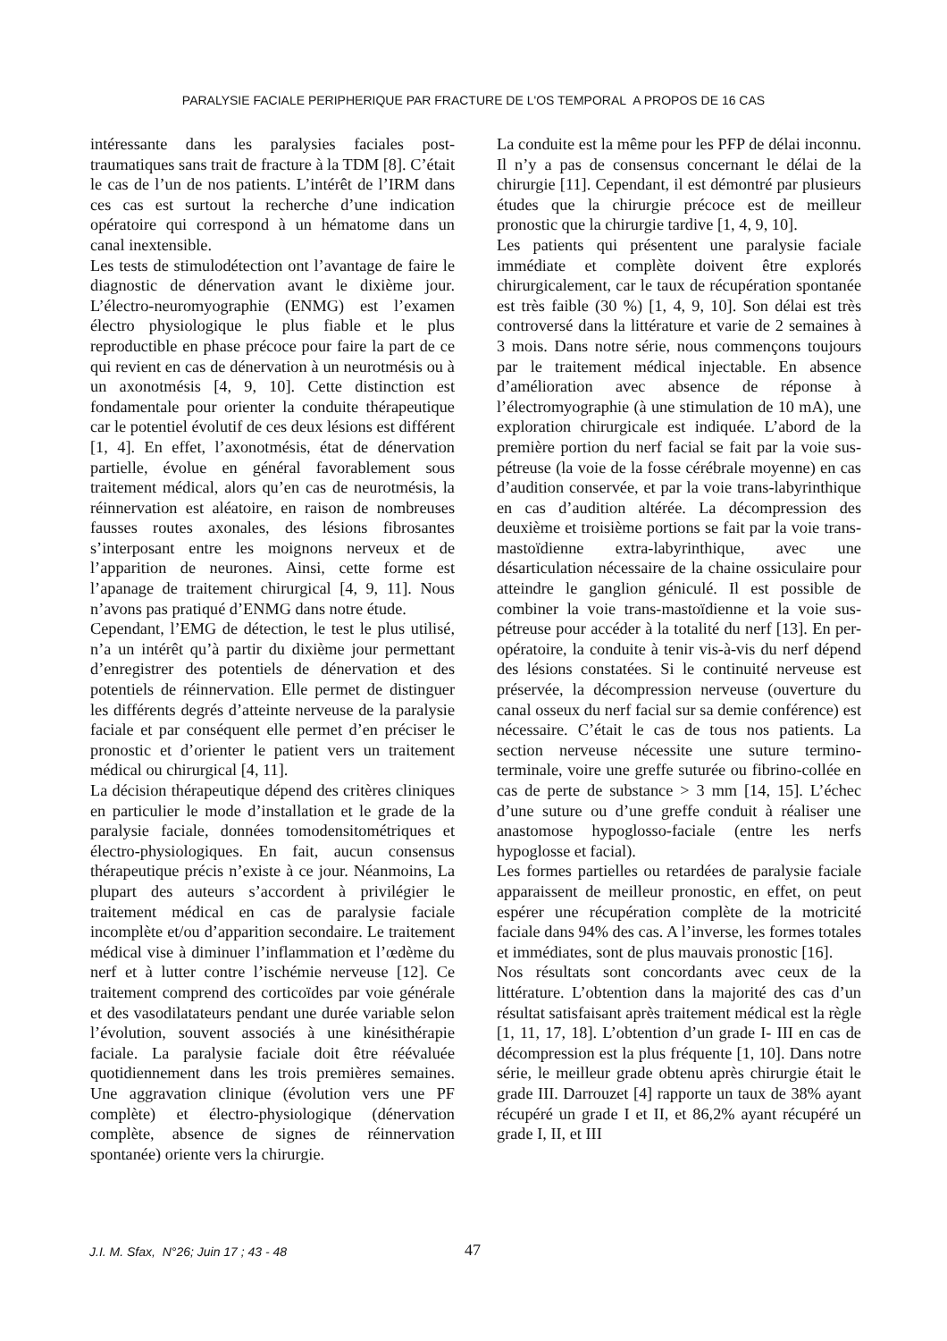PARALYSIE FACIALE PERIPHERIQUE PAR FRACTURE DE L'OS TEMPORAL A PROPOS DE 16 CAS
intéressante dans les paralysies faciales post-traumatiques sans trait de fracture à la TDM [8]. C’était le cas de l’un de nos patients. L’intérêt de l’IRM dans ces cas est surtout la recherche d’une indication opératoire qui correspond à un hématome dans un canal inextensible.
Les tests de stimulodétection ont l’avantage de faire le diagnostic de dénervation avant le dixième jour. L’électro-neuromyographie (ENMG) est l’examen électro physiologique le plus fiable et le plus reproductible en phase précoce pour faire la part de ce qui revient en cas de dénervation à un neurotmésis ou à un axonotmésis [4, 9, 10]. Cette distinction est fondamentale pour orienter la conduite thérapeutique car le potentiel évolutif de ces deux lésions est différent [1, 4]. En effet, l’axonotmésis, état de dénervation partielle, évolue en général favorablement sous traitement médical, alors qu’en cas de neurotmésis, la réinnervation est aléatoire, en raison de nombreuses fausses routes axonales, des lésions fibrosantes s’interposant entre les moignons nerveux et de l’apparition de neurones. Ainsi, cette forme est l’apanage de traitement chirurgical [4, 9, 11]. Nous n’avons pas pratiqué d’ENMG dans notre étude.
Cependant, l’EMG de détection, le test le plus utilisé, n’a un intérêt qu’à partir du dixième jour permettant d’enregistrer des potentiels de dénervation et des potentiels de réinnervation. Elle permet de distinguer les différents degrés d’atteinte nerveuse de la paralysie faciale et par conséquent elle permet d’en préciser le pronostic et d’orienter le patient vers un traitement médical ou chirurgical [4, 11].
La décision thérapeutique dépend des critères cliniques en particulier le mode d’installation et le grade de la paralysie faciale, données tomodensitométriques et électro-physiologiques. En fait, aucun consensus thérapeutique précis n’existe à ce jour. Néanmoins, La plupart des auteurs s’accordent à privilégier le traitement médical en cas de paralysie faciale incomplète et/ou d’apparition secondaire. Le traitement médical vise à diminuer l’inflammation et l’œdème du nerf et à lutter contre l’ischémie nerveuse [12]. Ce traitement comprend des corticoïdes par voie générale et des vasodilatateurs pendant une durée variable selon l’évolution, souvent associés à une kinésithérapie faciale. La paralysie faciale doit être réévaluée quotidiennement dans les trois premières semaines. Une aggravation clinique (évolution vers une PF complète) et électro-physiologique (dénervation complète, absence de signes de réinnervation spontanée) oriente vers la chirurgie.
La conduite est la même pour les PFP de délai inconnu. Il n’y a pas de consensus concernant le délai de la chirurgie [11]. Cependant, il est démontré par plusieurs études que la chirurgie précoce est de meilleur pronostic que la chirurgie tardive [1, 4, 9, 10].
Les patients qui présentent une paralysie faciale immédiate et complète doivent être explorés chirurgicalement, car le taux de récupération spontanée est très faible (30 %) [1, 4, 9, 10]. Son délai est très controversé dans la littérature et varie de 2 semaines à 3 mois. Dans notre série, nous commençons toujours par le traitement médical injectable. En absence d’amélioration avec absence de réponse à l’électromyographie (à une stimulation de 10 mA), une exploration chirurgicale est indiquée. L’abord de la première portion du nerf facial se fait par la voie sus-pétreuse (la voie de la fosse cérébrale moyenne) en cas d’audition conservée, et par la voie trans-labyrinthique en cas d’audition altérée. La décompression des deuxième et troisième portions se fait par la voie trans-mastoïdienne extra-labyrinthique, avec une désarticulation nécessaire de la chaine ossiculaire pour atteindre le ganglion géniculé. Il est possible de combiner la voie trans-mastoïdienne et la voie sus-pétreuse pour accéder à la totalité du nerf [13]. En per-opératoire, la conduite à tenir vis-à-vis du nerf dépend des lésions constatées. Si le continuité nerveuse est préservée, la décompression nerveuse (ouverture du canal osseux du nerf facial sur sa demie conférence) est nécessaire. C’était le cas de tous nos patients. La section nerveuse nécessite une suture termino-terminale, voire une greffe suturée ou fibrino-collée en cas de perte de substance > 3 mm [14, 15]. L’échec d’une suture ou d’une greffe conduit à réaliser une anastomose hypoglosso-faciale (entre les nerfs hypoglosse et facial).
Les formes partielles ou retardées de paralysie faciale apparaissent de meilleur pronostic, en effet, on peut espérer une récupération complète de la motricité faciale dans 94% des cas. A l’inverse, les formes totales et immédiates, sont de plus mauvais pronostic [16].
Nos résultats sont concordants avec ceux de la littérature. L’obtention dans la majorité des cas d’un résultat satisfaisant après traitement médical est la règle [1, 11, 17, 18]. L’obtention d’un grade I- III en cas de décompression est la plus fréquente [1, 10]. Dans notre série, le meilleur grade obtenu après chirurgie était le grade III. Darrouzet [4] rapporte un taux de 38% ayant récupéré un grade I et II, et 86,2% ayant récupéré un grade I, II, et III
J.I. M. Sfax, N°26; Juin 17 ; 43 - 48 47